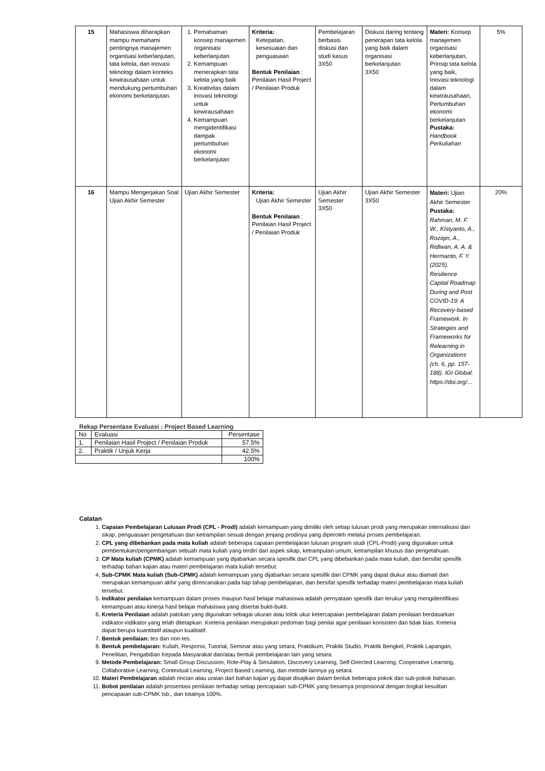| 15 | Mahasiswa diharapkan mampu memahami pentingnya manajemen organisasi keberlanjutan, tata kelola, dan inovasi teknologi dalam konteks kewirausahaan untuk mendukung pertumbuhan ekonomi berkelanjutan. | 1. Pemahaman konsep manajemen organisasi keberlanjutan 2. Kemampuan menerapkan tata kelola yang baik 3. Kreativitas dalam inovasi teknologi untuk kewirausahaan 4. Kemampuan mengidentifikasi dampak pertumbuhan ekonomi berkelanjutan | Kriteria: Ketepatan, kesesuaian dan penguasaan Bentuk Penilaian : Penilaian Hasil Project / Penilaian Produk | Pembelajaran berbasis diskusi dan studi kasus 3X50 | Diskusi daring tentang penerapan tata kelola yang baik dalam organisasi berkelanjutan 3X50 | Materi: Konsep manajemen organisasi keberlanjutan, Prinsip tata kelola yang baik, Inovasi teknologi dalam kewirausahaan, Pertumbuhan ekonomi berkelanjutan Pustaka: Handbook Perkuliahan | 5% |
| 16 | Mampu Mengerjakan Soal Ujian Akhir Semester | Ujian Akhir Semester | Kriteria: Ujian Akhir Semester Bentuk Penilaian : Penilaian Hasil Project / Penilaian Produk | Ujian Akhir Semester 3X50 | Ujian Akhir Semester 3X50 | Materi: Ujian Akhir Semester Pustaka: Rahman, M. F. W., Kistyanto, A., Roziqin, A., Ridlwan, A. A. & Hermanto, F. Y. (2025). Resilience Capital Roadmap During and Post COVID-19: A Recovery-based Framework. In Strategies and Frameworks for Relearning in Organizations (ch. 6, pp. 157-188). IGI Global. https://doi.org/... | 20% |
Rekap Persentase Evaluasi : Project Based Learning
| No | Evaluasi | Persentase |
| 1. | Penilaian Hasil Project / Penilaian Produk | 57.5% |
| 2. | Praktik / Unjuk Kerja | 42.5% |
| | | 100% |
Catatan
1. Capaian Pembelajaran Lulusan Prodi (CPL - Prodi) adalah kemampuan yang dimiliki oleh setiap lulusan prodi yang merupakan internalisasi dari sikap, penguasaan pengetahuan dan ketrampilan sesuai dengan jenjang prodinya yang diperoleh melalui proses pembelajaran.
2. CPL yang dibebankan pada mata kuliah adalah beberapa capaian pembelajaran lulusan program studi (CPL-Prodi) yang digunakan untuk pembentukan/pengembangan sebuah mata kuliah yang terdiri dari aspek sikap, ketrampulan umum, ketrampilan khusus dan pengetahuan.
3. CP Mata kuliah (CPMK) adalah kemampuan yang dijabarkan secara spesifik dari CPL yang dibebankan pada mata kuliah, dan bersifat spesifik terhadap bahan kajian atau materi pembelajaran mata kuliah tersebut.
4. Sub-CPMK Mata kuliah (Sub-CPMK) adalah kemampuan yang dijabarkan secara spesifik dari CPMK yang dapat diukur atau diamati dan merupakan kemampuan akhir yang direncanakan pada tiap tahap pembelajaran, dan bersifat spesifik terhadap materi pembelajaran mata kuliah tersebut.
5. Indikator penilaian kemampuan dalam proses maupun hasil belajar mahasiswa adalah pernyataan spesifik dan terukur yang mengidentifikasi kemampuan atau kinerja hasil belajar mahasiswa yang disertai bukti-bukti.
6. Kreteria Penilaian adalah patokan yang digunakan sebagai ukuran atau tolok ukur ketercapaian pembelajaran dalam penilaian berdasarkan indikator-indikator yang telah ditetapkan. Kreteria penilaian merupakan pedoman bagi penilai agar penilaian konsisten dan tidak bias. Kreteria dapat berupa kuantitatif ataupun kualitatif.
7. Bentuk penilaian: tes dan non-tes.
8. Bentuk pembelajaran: Kuliah, Responsi, Tutorial, Seminar atau yang setara, Praktikum, Praktik Studio, Praktik Bengkel, Praktik Lapangan, Penelitian, Pengabdian Kepada Masyarakat dan/atau bentuk pembelajaran lain yang setara.
9. Metode Pembelajaran: Small Group Discussion, Role-Play & Simulation, Discovery Learning, Self-Directed Learning, Cooperative Learning, Collaborative Learning, Contextual Learning, Project Based Learning, dan metode lainnya yg setara.
10. Materi Pembelajaran adalah rincian atau uraian dari bahan kajian yg dapat disajikan dalam bentuk beberapa pokok dan sub-pokok bahasan.
11. Bobot penilaian adalah prosentasi penilaian terhadap setiap pencapaian sub-CPMK yang besarnya proposional dengan tingkat kesulitan pencapaian sub-CPMK tsb., dan totalnya 100%.